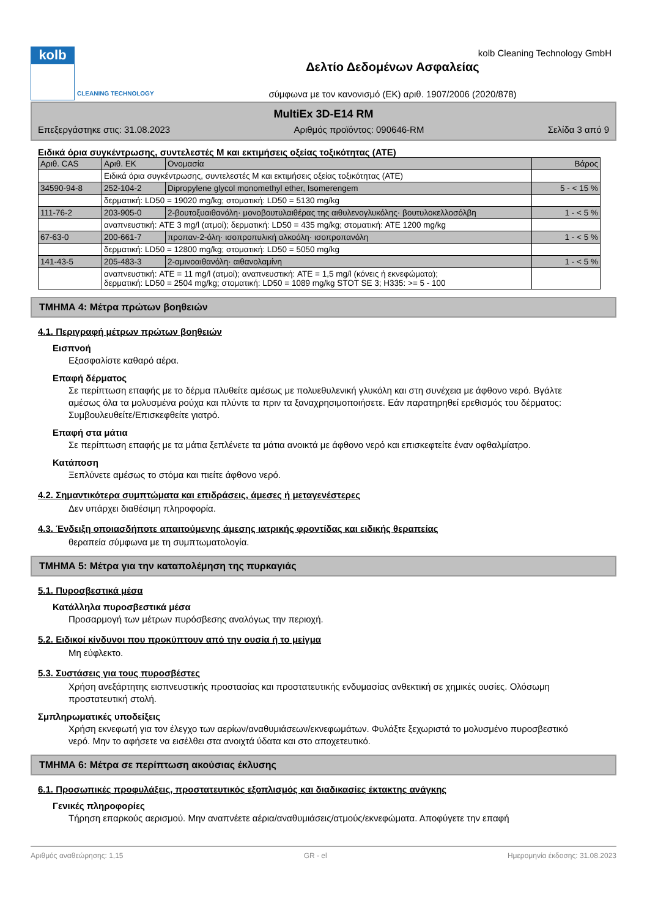kolb
CLEANING TECHNOLOGY
Δελτίο Δεδομένων Ασφαλείας
σύμφωνα με τον κανονισμό (ΕΚ) αριθ. 1907/2006 (2020/878)
kolb Cleaning Technology GmbH
MultiEx 3D-E14 RM
Επεξεργάστηκε στις: 31.08.2023 Αριθμός προϊόντος: 090646-RM Σελίδα 3 από 9
Ειδικά όρια συγκέντρωσης, συντελεστές M και εκτιμήσεις οξείας τοξικότητας (ATE)
| Αριθ. CAS | Αριθ. ΕΚ | Ονομασία | Βάρος |
| --- | --- | --- | --- |
| | Ειδικά όρια συγκέντρωσης, συντελεστές M και εκτιμήσεις οξείας τοξικότητας (ATE) | | |
| 34590-94-8 | 252-104-2 | Dipropylene glycol monomethyl ether, Isomerengem | 5 - < 15 % |
| | δερματική: LD50 = 19020 mg/kg; στοματική: LD50 = 5130 mg/kg | | |
| 111-76-2 | 203-905-0 | 2-βουτοξυαιθανόλη· μονοβουτυλαιθέρας της αιθυλενογλυκόλης· βουτυλοκελλοσόλβη | 1 - < 5 % |
| | αναπνευστική: ATE 3 mg/l (ατμοί); δερματική: LD50 = 435 mg/kg; στοματική: ATE 1200 mg/kg | | |
| 67-63-0 | 200-661-7 | προπαν-2-όλη· ισοπροπυλική αλκοόλη· ισοπροπανόλη | 1 - < 5 % |
| | δερματική: LD50 = 12800 mg/kg; στοματική: LD50 = 5050 mg/kg | | |
| 141-43-5 | 205-483-3 | 2-αμινοαιθανόλη· αιθανολαμίνη | 1 - < 5 % |
| | αναπνευστική: ATE = 11 mg/l (ατμοί); αναπνευστική: ATE = 1,5 mg/l (κόνεις ή εκνεφώματα); δερματική: LD50 = 2504 mg/kg; στοματική: LD50 = 1089 mg/kg STOT SE 3; H335: >= 5 - 100 | | |
ΤΜΗΜΑ 4: Μέτρα πρώτων βοηθειών
4.1. Περιγραφή μέτρων πρώτων βοηθειών
Εισπνοή
Εξασφαλίστε καθαρό αέρα.
Επαφή δέρματος
Σε περίπτωση επαφής με το δέρμα πλυθείτε αμέσως με πολυεθυλενική γλυκόλη και στη συνέχεια με άφθονο νερό. Βγάλτε αμέσως όλα τα μολυσμένα ρούχα και πλύντε τα πριν τα ξαναχρησιμοποιήσετε. Εάν παρατηρηθεί ερεθισμός του δέρματος: Συμβουλευθείτε/Επισκεφθείτε γιατρό.
Επαφή στα μάτια
Σε περίπτωση επαφής με τα μάτια ξεπλένετε τα μάτια ανοικτά με άφθονο νερό και επισκεφτείτε έναν οφθαλμίατρο.
Κατάποση
Ξεπλύνετε αμέσως το στόμα και πιείτε άφθονο νερό.
4.2. Σημαντικότερα συμπτώματα και επιδράσεις, άμεσες ή μεταγενέστερες
Δεν υπάρχει διαθέσιμη πληροφορία.
4.3. Ένδειξη οποιασδήποτε απαιτούμενης άμεσης ιατρικής φροντίδας και ειδικής θεραπείας
θεραπεία σύμφωνα με τη συμπτωματολογία.
ΤΜΗΜΑ 5: Μέτρα για την καταπολέμηση της πυρκαγιάς
5.1. Πυροσβεστικά μέσα
Κατάλληλα πυροσβεστικά μέσα
Προσαρμογή των μέτρων πυρόσβεσης αναλόγως την περιοχή.
5.2. Ειδικοί κίνδυνοι που προκύπτουν από την ουσία ή το μείγμα
Μη εύφλεκτο.
5.3. Συστάσεις για τους πυροσβέστες
Χρήση ανεξάρτητης εισπνευστικής προστασίας και προστατευτικής ενδυμασίας ανθεκτική σε χημικές ουσίες. Ολόσωμη προστατευτική στολή.
Σμπληρωματικές υποδείξεις
Χρήση εκνεφωτή για τον έλεγχο των αερίων/αναθυμιάσεων/εκνεφωμάτων. Φυλάξτε ξεχωριστά το μολυσμένο πυροσβεστικό νερό. Μην το αφήσετε να εισέλθει στα ανοιχτά ύδατα και στο αποχετευτικό.
ΤΜΗΜΑ 6: Μέτρα σε περίπτωση ακούσιας έκλυσης
6.1. Προσωπικές προφυλάξεις, προστατευτικός εξοπλισμός και διαδικασίες έκτακτης ανάγκης
Γενικές πληροφορίες
Τήρηση επαρκούς αερισμού. Μην αναπνέετε αέρια/αναθυμιάσεις/ατμούς/εκνεφώματα. Αποφύγετε την επαφή
Αριθμός αναθεώρησης: 1,15 GR - el Ημερομηνία έκδοσης: 31.08.2023